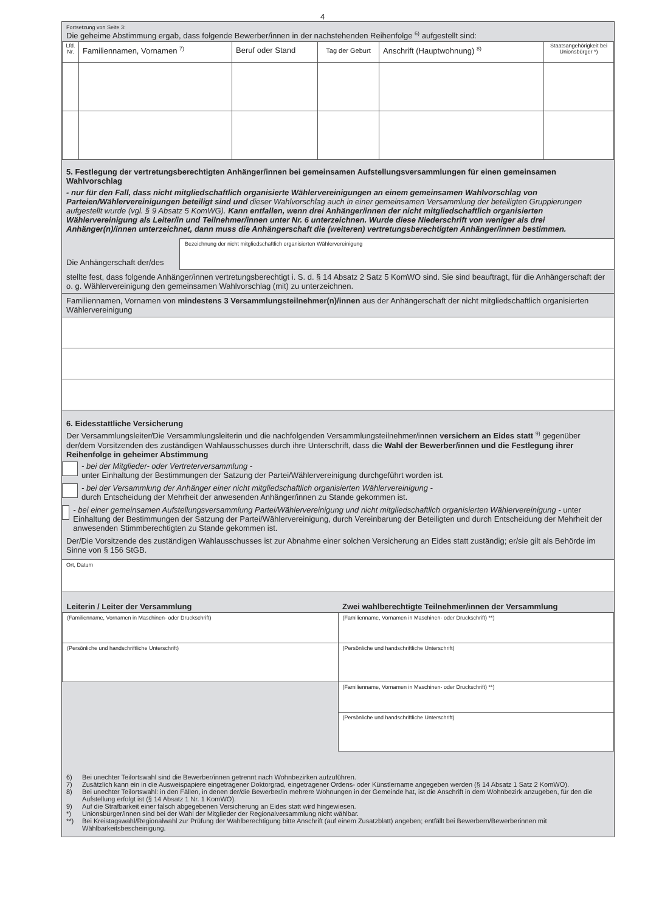4
Fortsetzung von Seite 3:
Die geheime Abstimmung ergab, dass folgende Bewerber/innen in der nachstehenden Reihenfolge <sup>6)</sup> aufgestellt sind:
| Lfd. Nr. | Familiennamen, Vornamen <sup>7)</sup> | Beruf oder Stand | Tag der Geburt | Anschrift (Hauptwohnung) <sup>8)</sup> | Staatsangehörigkeit bei Unionsbürger *) |
| --- | --- | --- | --- | --- | --- |
5. Festlegung der vertretungsberechtigten Anhänger/innen bei gemeinsamen Aufstellungsversammlungen für einen gemeinsamen Wahlvorschlag
- nur für den Fall, dass nicht mitgliedschaftlich organisierte Wählervereinigungen an einem gemeinsamen Wahlvorschlag von Parteien/Wählervereinigungen beteiligt sind und dieser Wahlvorschlag auch in einer gemeinsamen Versammlung der beteiligten Gruppierungen aufgestellt wurde (vgl. § 9 Absatz 5 KomWG). Kann entfallen, wenn drei Anhänger/innen der nicht mitgliedschaftlich organisierten Wählervereinigung als Leiter/in und Teilnehmer/innen unter Nr. 6 unterzeichnen. Wurde diese Niederschrift von weniger als drei Anhänger(n)/innen unterzeichnet, dann muss die Anhängerschaft die (weiteren) vertretungsberechtigten Anhänger/innen bestimmen.
Die Anhängerschaft der/des
Bezeichnung der nicht mitgliedschaftlich organisierten Wählervereinigung
stellte fest, dass folgende Anhänger/innen vertretungsberechtigt i. S. d. § 14 Absatz 2 Satz 5 KomWO sind. Sie sind beauftragt, für die Anhängerschaft der o. g. Wählervereinigung den gemeinsamen Wahlvorschlag (mit) zu unterzeichnen.
Familiennamen, Vornamen von mindestens 3 Versammlungsteilnehmer(n)/innen aus der Anhängerschaft der nicht mitgliedschaftlich organisierten Wählervereinigung
6. Eidesstattliche Versicherung
Der Versammlungsleiter/Die Versammlungsleiterin und die nachfolgenden Versammlungsteilnehmer/innen versichern an Eides statt <sup>9)</sup> gegenüber der/dem Vorsitzenden des zuständigen Wahlausschusses durch ihre Unterschrift, dass die Wahl der Bewerber/innen und die Festlegung ihrer Reihenfolge in geheimer Abstimmung
- bei der Mitglieder- oder Vertreterversammlung -
unter Einhaltung der Bestimmungen der Satzung der Partei/Wählervereinigung durchgeführt worden ist.
- bei der Versammlung der Anhänger einer nicht mitgliedschaftlich organisierten Wählervereinigung -
durch Entscheidung der Mehrheit der anwesenden Anhänger/innen zu Stande gekommen ist.
- bei einer gemeinsamen Aufstellungsversammlung Partei/Wählervereinigung und nicht mitgliedschaftlich organisierten Wählervereinigung - unter Einhaltung der Bestimmungen der Satzung der Partei/Wählervereinigung, durch Vereinbarung der Beteiligten und durch Entscheidung der Mehrheit der anwesenden Stimmberechtigten zu Stande gekommen ist.
Der/Die Vorsitzende des zuständigen Wahlausschusses ist zur Abnahme einer solchen Versicherung an Eides statt zuständig; er/sie gilt als Behörde im Sinne von § 156 StGB.
Ort, Datum
| Leiterin / Leiter der Versammlung | Zwei wahlberechtigte Teilnehmer/innen der Versammlung |
| --- | --- |
| (Familienname, Vornamen in Maschinen- oder Druckschrift) | (Familienname, Vornamen in Maschinen- oder Druckschrift) **) |
| (Persönliche und handschriftliche Unterschrift) | (Persönliche und handschriftliche Unterschrift) |
| | (Familienname, Vornamen in Maschinen- oder Druckschrift) **) |
| | (Persönliche und handschriftliche Unterschrift) |
6) Bei unechter Teilortswahl sind die Bewerber/innen getrennt nach Wohnbezirken aufzuführen.
7) Zusätzlich kann ein in die Ausweispapiere eingetragener Doktorgrad, eingetragener Ordens- oder Künstlername angegeben werden (§ 14 Absatz 1 Satz 2 KomWO).
8) Bei unechter Teilortswahl: in den Fällen, in denen der/die Bewerber/in mehrere Wohnungen in der Gemeinde hat, ist die Anschrift in dem Wohnbezirk anzugeben, für den die Aufstellung erfolgt ist (§ 14 Absatz 1 Nr. 1 KomWO).
9) Auf die Strafbarkeit einer falsch abgegebenen Versicherung an Eides statt wird hingewiesen.
*) Unionsbürger/innen sind bei der Wahl der Mitglieder der Regionalversammlung nicht wählbar.
**) Bei Kreistagswahl/Regionalwahl zur Prüfung der Wahlberechtigung bitte Anschrift (auf einem Zusatzblatt) angeben; entfällt bei Bewerbern/Bewerberinnen mit Wählbarkeitsbescheinigung.